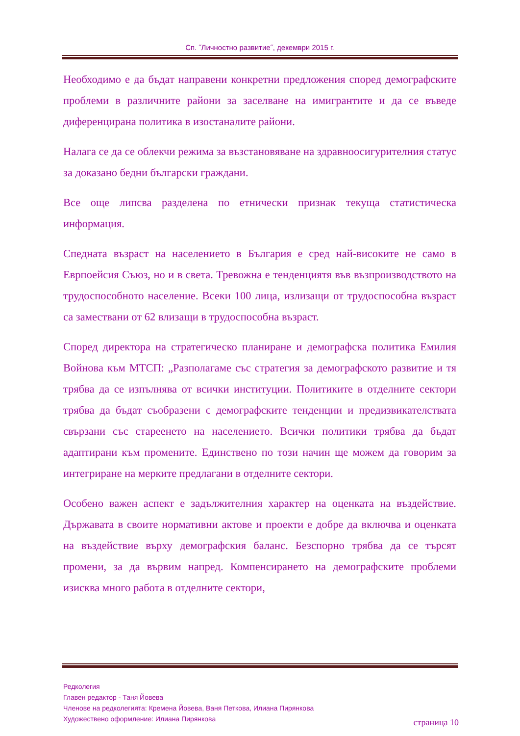Сп. ˝Личностно развитие˝, декември 2015 г.
Необходимо е да бъдат направени конкретни предложения според демографските проблеми в различните райони за заселване на имигрантите и да се въведе диференцирана политика в изостаналите райони.
Налага се да се облекчи режима за възстановяване на здравноосигурителния статус за доказано бедни български граждани.
Все още липсва разделена по етнически признак текуща статистическа информация.
Спедната възраст на населението в България е сред най-високите не само в Еврпоейсия Съюз, но и в света. Тревожна е тенденциятя във възпроизводството на трудоспособното население. Всеки 100 лица, излизащи от трудоспособна възраст са замествани от 62 влизащи в трудоспособна възраст.
Според директора на стратегическо планиране и демографска политика Емилия Войнова към МТСП: „Разполагаме със стратегия за демографското развитие и тя трябва да се изпълнява от всички институции. Политиките в отделните сектори трябва да бъдат съобразени с демографските тенденции и предизвикателствата свързани със стареенето на населението. Всички политики трябва да бъдат адаптирани към промените. Единствено по този начин ще можем да говорим за интегриране на мерките предлагани в отделните сектори.
Особено важен аспект е задължителния характер на оценката на въздействие. Държавата в своите нормативни актове и проекти е добре да включва и оценката на въздействие върху демографския баланс. Безспорно трябва да се търсят промени, за да вървим напред. Компенсирането на демографските проблеми изисква много работа в отделните сектори,
Редколегия
Главен редактор - Таня Йовева
Членове на редколегията: Кремена Йовева, Ваня Петкова, Илиана Пирянкова
Художествено оформление: Илиана Пирянкова
страница 10